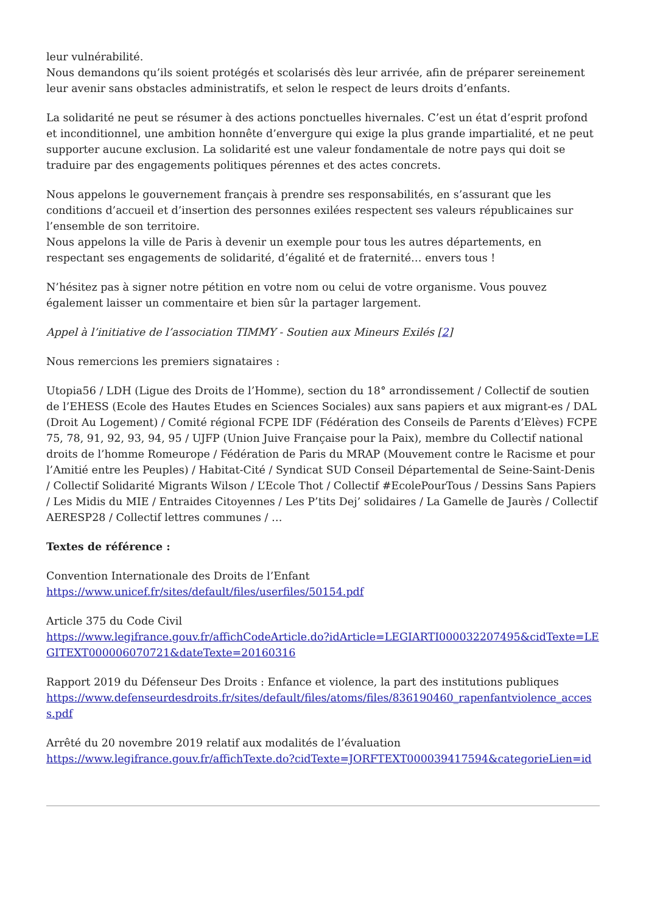leur vulnérabilité.
Nous demandons qu’ils soient protégés et scolarisés dès leur arrivée, afin de préparer sereinement leur avenir sans obstacles administratifs, et selon le respect de leurs droits d’enfants.
La solidarité ne peut se résumer à des actions ponctuelles hivernales. C’est un état d’esprit profond et inconditionnel, une ambition honnête d’envergure qui exige la plus grande impartialité, et ne peut supporter aucune exclusion. La solidarité est une valeur fondamentale de notre pays qui doit se traduire par des engagements politiques pérennes et des actes concrets.
Nous appelons le gouvernement français à prendre ses responsabilités, en s’assurant que les conditions d’accueil et d’insertion des personnes exilées respectent ses valeurs républicaines sur l’ensemble de son territoire.
Nous appelons la ville de Paris à devenir un exemple pour tous les autres départements, en respectant ses engagements de solidarité, d’égalité et de fraternité… envers tous !
N’hésitez pas à signer notre pétition en votre nom ou celui de votre organisme. Vous pouvez également laisser un commentaire et bien sûr la partager largement.
Appel à l’initiative de l’association TIMMY - Soutien aux Mineurs Exilés [2]
Nous remercions les premiers signataires :
Utopia56 / LDH (Ligue des Droits de l’Homme), section du 18° arrondissement / Collectif de soutien de l’EHESS (Ecole des Hautes Etudes en Sciences Sociales) aux sans papiers et aux migrant-es / DAL (Droit Au Logement) / Comité régional FCPE IDF (Fédération des Conseils de Parents d’Elèves) FCPE 75, 78, 91, 92, 93, 94, 95 / UJFP (Union Juive Française pour la Paix), membre du Collectif national droits de l’homme Romeurope / Fédération de Paris du MRAP (Mouvement contre le Racisme et pour l’Amitié entre les Peuples) / Habitat-Cité / Syndicat SUD Conseil Départemental de Seine-Saint-Denis / Collectif Solidarité Migrants Wilson / L’Ecole Thot / Collectif #EcolePourTous / Dessins Sans Papiers / Les Midis du MIE / Entraides Citoyennes / Les P’tits Dej’ solidaires / La Gamelle de Jaurès / Collectif AERESP28 / Collectif lettres communes / …
Textes de référence :
Convention Internationale des Droits de l’Enfant
https://www.unicef.fr/sites/default/files/userfiles/50154.pdf
Article 375 du Code Civil
https://www.legifrance.gouv.fr/affichCodeArticle.do?idArticle=LEGIARTI000032207495&cidTexte=LEGITEXT000006070721&dateTexte=20160316
Rapport 2019 du Défenseur Des Droits : Enfance et violence, la part des institutions publiques
https://www.defenseurdesdroits.fr/sites/default/files/atoms/files/836190460_rapenfantviolence_access.pdf
Arrêté du 20 novembre 2019 relatif aux modalités de l’évaluation
https://www.legifrance.gouv.fr/affichTexte.do?cidTexte=JORFTEXT000039417594&categorieLien=id